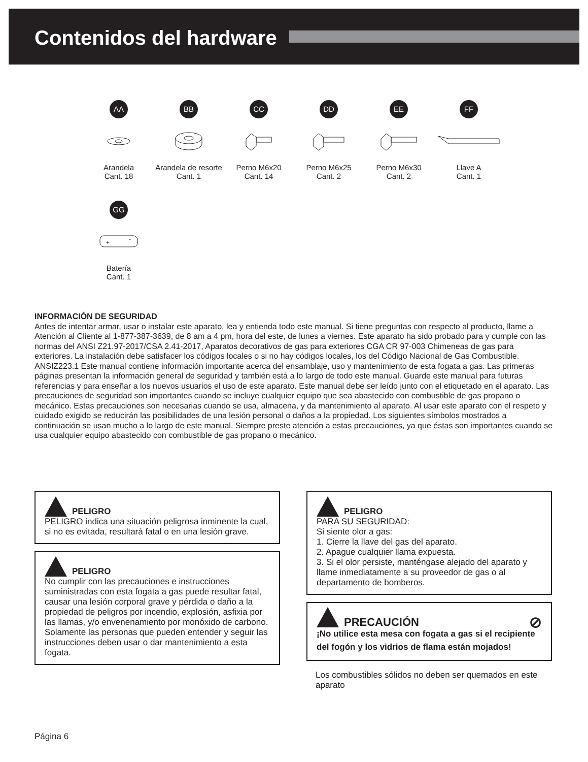Contenidos del hardware
AA
Arandela
Cant. 18
BB
Arandela de resorte
Cant. 1
CC
Perno M6x20
Cant. 14
DD
Perno M6x25
Cant. 2
EE
Perno M6x30
Cant. 2
FF
Llave A
Cant. 1
GG
+
-
Batería
Cant. 1
INFORMACIÓN DE SEGURIDAD
Antes de intentar armar, usar o instalar este aparato, lea y entienda todo este manual. Si tiene preguntas con respecto al producto, llame a Atención al Cliente al 1-877-387-3639, de 8 am a 4 pm, hora del este, de lunes a viernes. Este aparato ha sido probado para y cumple con las normas del ANSI Z21.97-2017/CSA 2.41-2017, Aparatos decorativos de gas para exteriores CGA CR 97-003 Chimeneas de gas para exteriores. La instalación debe satisfacer los códigos locales o si no hay códigos locales, los del Código Nacional de Gas Combustible. ANSIZ223.1 Este manual contiene información importante acerca del ensamblaje, uso y mantenimiento de esta fogata a gas. Las primeras páginas presentan la información general de seguridad y también está a lo largo de todo este manual. Guarde este manual para futuras referencias y para enseñar a los nuevos usuarios el uso de este aparato. Este manual debe ser leído junto con el etiquetado en el aparato. Las precauciones de seguridad son importantes cuando se incluye cualquier equipo que sea abastecido con combustible de gas propano o mecánico. Estas precauciones son necesarias cuando se usa, almacena, y da mantenimiento al aparato. Al usar este aparato con el respeto y cuidado exigido se reducirán las posibilidades de una lesión personal o daños a la propiedad. Los siguientes símbolos mostrados a continuación se usan mucho a lo largo de este manual. Siempre preste atención a estas precauciones, ya que éstas son importantes cuando se usa cualquier equipo abastecido con combustible de gas propano o mecánico.
PELIGRO
PELIGRO indica una situación peligrosa inminente la cual, si no es evitada, resultará fatal o en una lesión grave.
PELIGRO
No cumplir con las precauciones e instrucciones suministradas con esta fogata a gas puede resultar fatal, causar una lesión corporal grave y pérdida o daño a la propiedad de peligros por incendio, explosión, asfixia por las llamas, y/o envenenamiento por monóxido de carbono. Solamente las personas que pueden entender y seguir las instrucciones deben usar o dar mantenimiento a esta fogata.
PELIGRO
PARA SU SEGURIDAD:
Si siente olor a gas:
1. Cierre la llave del gas del aparato.
2. Apague cualquier llama expuesta.
3. Si el olor persiste, manténgase alejado del aparato y llame inmediatamente a su proveedor de gas o al departamento de bomberos.
PRECAUCIÓN ⊘
¡No utilice esta mesa con fogata a gas si el recipiente del fogón y los vidrios de flama están mojados!
Los combustibles sólidos no deben ser quemados en este aparato
Página 6